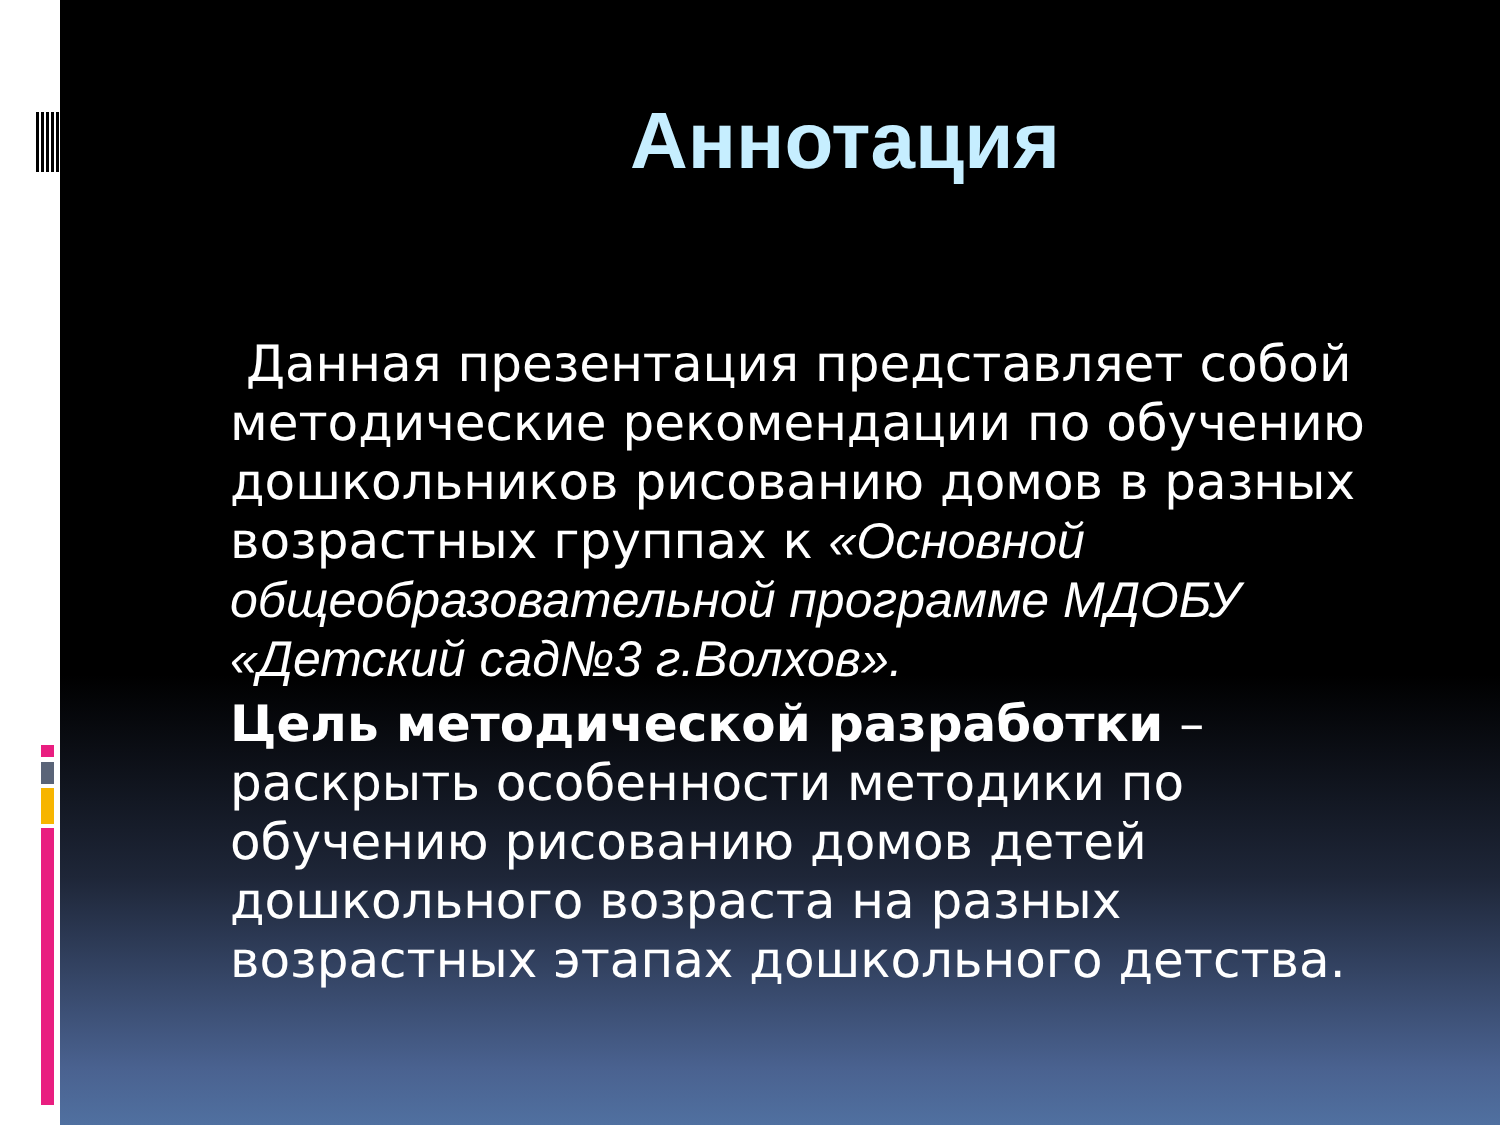Аннотация
Данная презентация представляет собой методические рекомендации по обучению дошкольников рисованию домов в разных возрастных группах к «Основной общеобразовательной программе МДОБУ «Детский сад№3 г.Волхов».
Цель методической разработки – раскрыть особенности методики по обучению рисованию домов детей дошкольного возраста на разных возрастных этапах дошкольного детства.